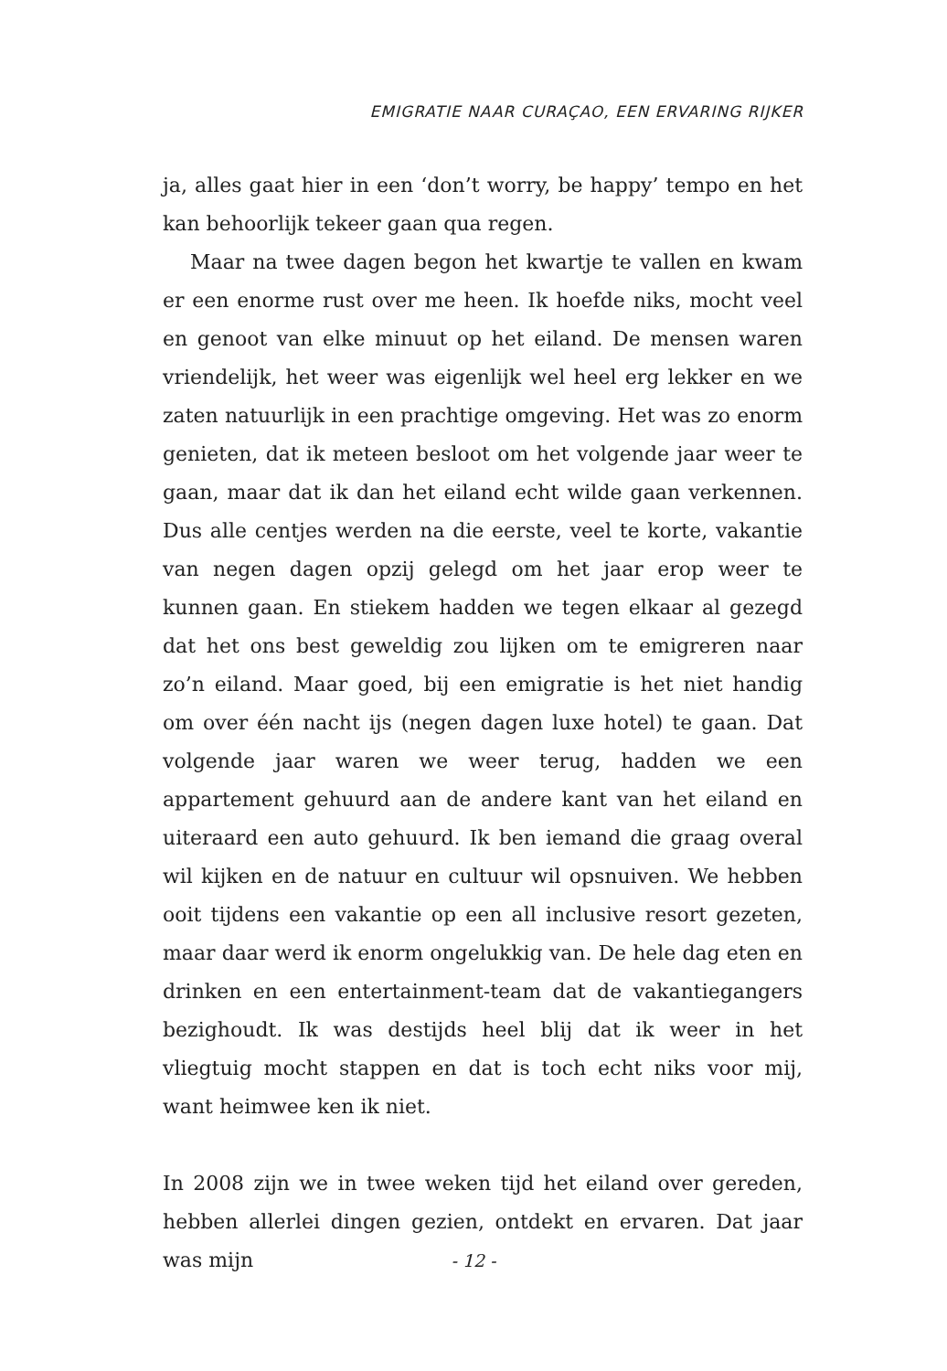EMIGRATIE NAAR CURAÇAO, EEN ERVARING RIJKER
ja, alles gaat hier in een ‘don’t worry, be happy’ tempo en het kan behoorlijk tekeer gaan qua regen.
Maar na twee dagen begon het kwartje te vallen en kwam er een enorme rust over me heen. Ik hoefde niks, mocht veel en genoot van elke minuut op het eiland. De mensen waren vriendelijk, het weer was eigenlijk wel heel erg lekker en we zaten natuurlijk in een prachtige omgeving. Het was zo enorm genieten, dat ik meteen besloot om het volgende jaar weer te gaan, maar dat ik dan het eiland echt wilde gaan verkennen. Dus alle centjes werden na die eerste, veel te korte, vakantie van negen dagen opzij gelegd om het jaar erop weer te kunnen gaan. En stiekem hadden we tegen elkaar al gezegd dat het ons best geweldig zou lijken om te emigreren naar zo’n eiland. Maar goed, bij een emigratie is het niet handig om over één nacht ijs (negen dagen luxe hotel) te gaan. Dat volgende jaar waren we weer terug, hadden we een appartement gehuurd aan de andere kant van het eiland en uiteraard een auto gehuurd. Ik ben iemand die graag overal wil kijken en de natuur en cultuur wil opsnuiven. We hebben ooit tijdens een vakantie op een all inclusive resort gezeten, maar daar werd ik enorm ongelukkig van. De hele dag eten en drinken en een entertainment-team dat de vakantiegangers bezighoudt. Ik was destijds heel blij dat ik weer in het vliegtuig mocht stappen en dat is toch echt niks voor mij, want heimwee ken ik niet.
In 2008 zijn we in twee weken tijd het eiland over gereden, hebben allerlei dingen gezien, ontdekt en ervaren. Dat jaar was mijn
- 12 -